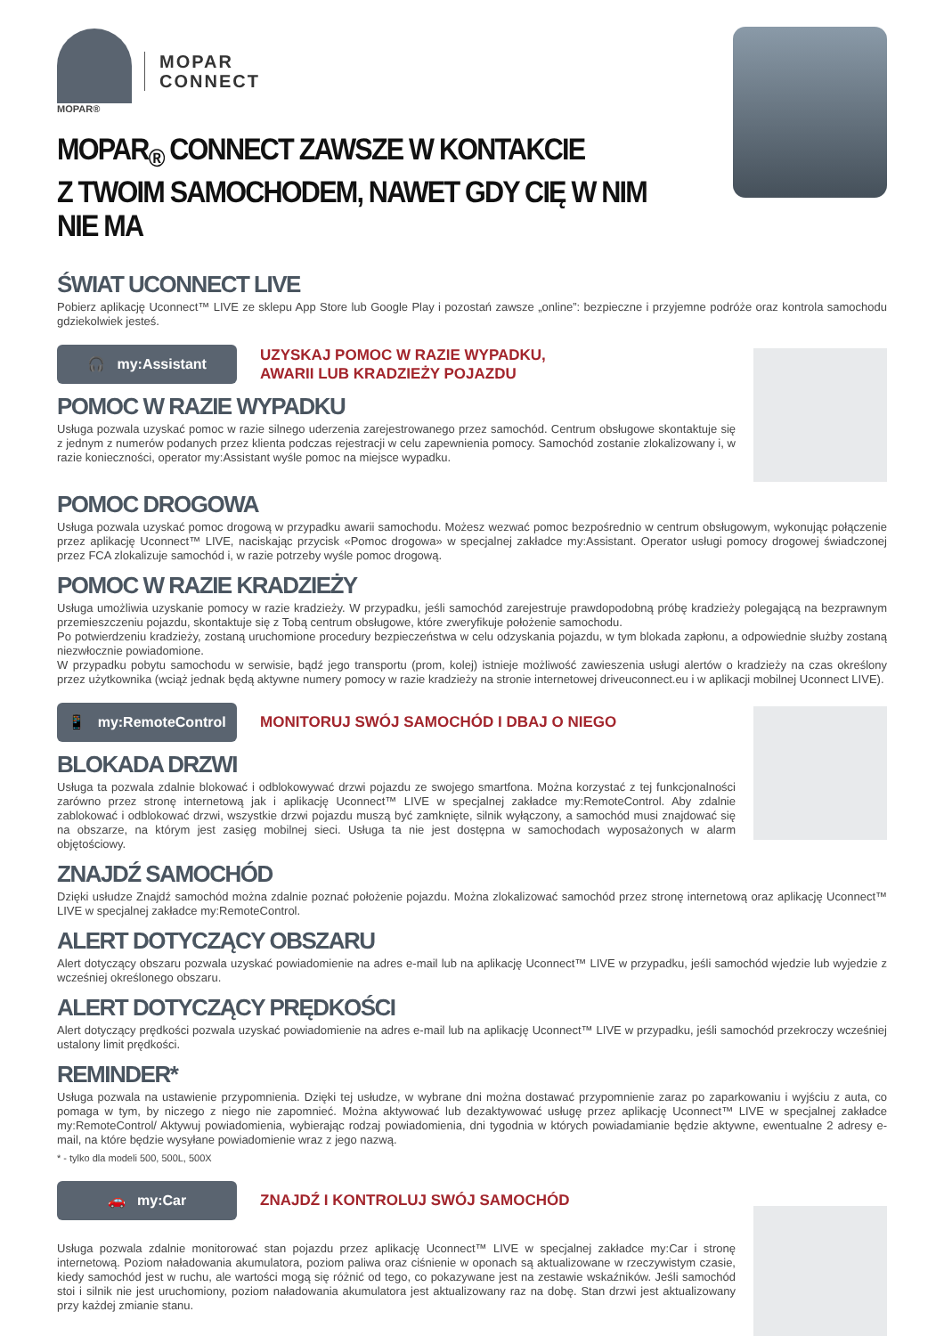MOPAR®
MOPAR
CONNECT
MOPAR<sub>®</sub> CONNECT ZAWSZE W KONTAKCIE
Z TWOIM SAMOCHODEM, NAWET GDY CIĘ W NIM NIE MA
ŚWIAT UCONNECT LIVE
Pobierz aplikację Uconnect™ LIVE ze sklepu App Store lub Google Play i pozostań zawsze „online”: bezpieczne i przyjemne podróże oraz kontrola samochodu gdziekolwiek jesteś.
🎧 my:Assistant
UZYSKAJ POMOC W RAZIE WYPADKU,
AWARII LUB KRADZIEŻY POJAZDU
POMOC W RAZIE WYPADKU
Usługa pozwala uzyskać pomoc w razie silnego uderzenia zarejestrowanego przez samochód. Centrum obsługowe skontaktuje się z jednym z numerów podanych przez klienta podczas rejestracji w celu zapewnienia pomocy. Samochód zostanie zlokalizowany i, w razie konieczności, operator my:Assistant wyśle pomoc na miejsce wypadku.
POMOC DROGOWA
Usługa pozwala uzyskać pomoc drogową w przypadku awarii samochodu. Możesz wezwać pomoc bezpośrednio w centrum obsługowym, wykonując połączenie przez aplikację Uconnect™ LIVE, naciskając przycisk «Pomoc drogowa» w specjalnej zakładce my:Assistant. Operator usługi pomocy drogowej świadczonej przez FCA zlokalizuje samochód i, w razie potrzeby wyśle pomoc drogową.
POMOC W RAZIE KRADZIEŻY
Usługa umożliwia uzyskanie pomocy w razie kradzieży. W przypadku, jeśli samochód zarejestruje prawdopodobną próbę kradzieży polegającą na bezprawnym przemieszczeniu pojazdu, skontaktuje się z Tobą centrum obsługowe, które zweryfikuje położenie samochodu.
Po potwierdzeniu kradzieży, zostaną uruchomione procedury bezpieczeństwa w celu odzyskania pojazdu, w tym blokada zapłonu, a odpowiednie służby zostaną niezwłocznie powiadomione.
W przypadku pobytu samochodu w serwisie, bądź jego transportu (prom, kolej) istnieje możliwość zawieszenia usługi alertów o kradzieży na czas określony przez użytkownika (wciąż jednak będą aktywne numery pomocy w razie kradzieży na stronie internetowej driveuconnect.eu i w aplikacji mobilnej Uconnect LIVE).
📱 my:RemoteControl
MONITORUJ SWÓJ SAMOCHÓD I DBAJ O NIEGO
BLOKADA DRZWI
Usługa ta pozwala zdalnie blokować i odblokowywać drzwi pojazdu ze swojego smartfona. Można korzystać z tej funkcjonalności zarówno przez stronę internetową jak i aplikację Uconnect™ LIVE w specjalnej zakładce my:RemoteControl. Aby zdalnie zablokować i odblokować drzwi, wszystkie drzwi pojazdu muszą być zamknięte, silnik wyłączony, a samochód musi znajdować się na obszarze, na którym jest zasięg mobilnej sieci. Usługa ta nie jest dostępna w samochodach wyposażonych w alarm objętościowy.
ZNAJDŹ SAMOCHÓD
Dzięki usłudze Znajdź samochód można zdalnie poznać położenie pojazdu. Można zlokalizować samochód przez stronę internetową oraz aplikację Uconnect™ LIVE w specjalnej zakładce my:RemoteControl.
ALERT DOTYCZĄCY OBSZARU
Alert dotyczący obszaru pozwala uzyskać powiadomienie na adres e-mail lub na aplikację Uconnect™ LIVE w przypadku, jeśli samochód wjedzie lub wyjedzie z wcześniej określonego obszaru.
ALERT DOTYCZĄCY PRĘDKOŚCI
Alert dotyczący prędkości pozwala uzyskać powiadomienie na adres e-mail lub na aplikację Uconnect™ LIVE w przypadku, jeśli samochód przekroczy wcześniej ustalony limit prędkości.
REMINDER*
Usługa pozwala na ustawienie przypomnienia. Dzięki tej usłudze, w wybrane dni można dostawać przypomnienie zaraz po zaparkowaniu i wyjściu z auta, co pomaga w tym, by niczego z niego nie zapomnieć. Można aktywować lub dezaktywować usługę przez aplikację Uconnect™ LIVE w specjalnej zakładce my:RemoteControl/ Aktywuj powiadomienia, wybierając rodzaj powiadomienia, dni tygodnia w których powiadamianie będzie aktywne, ewentualne 2 adresy e-mail, na które będzie wysyłane powiadomienie wraz z jego nazwą.
* - tylko dla modeli 500, 500L, 500X
🚗 my:Car
ZNAJDŹ I KONTROLUJ SWÓJ SAMOCHÓD
Usługa pozwala zdalnie monitorować stan pojazdu przez aplikację Uconnect™ LIVE w specjalnej zakładce my:Car i stronę internetową. Poziom naładowania akumulatora, poziom paliwa oraz ciśnienie w oponach są aktualizowane w rzeczywistym czasie, kiedy samochód jest w ruchu, ale wartości mogą się różnić od tego, co pokazywane jest na zestawie wskaźników. Jeśli samochód stoi i silnik nie jest uruchomiony, poziom naładowania akumulatora jest aktualizowany raz na dobę. Stan drzwi jest aktualizowany przy każdej zmianie stanu.